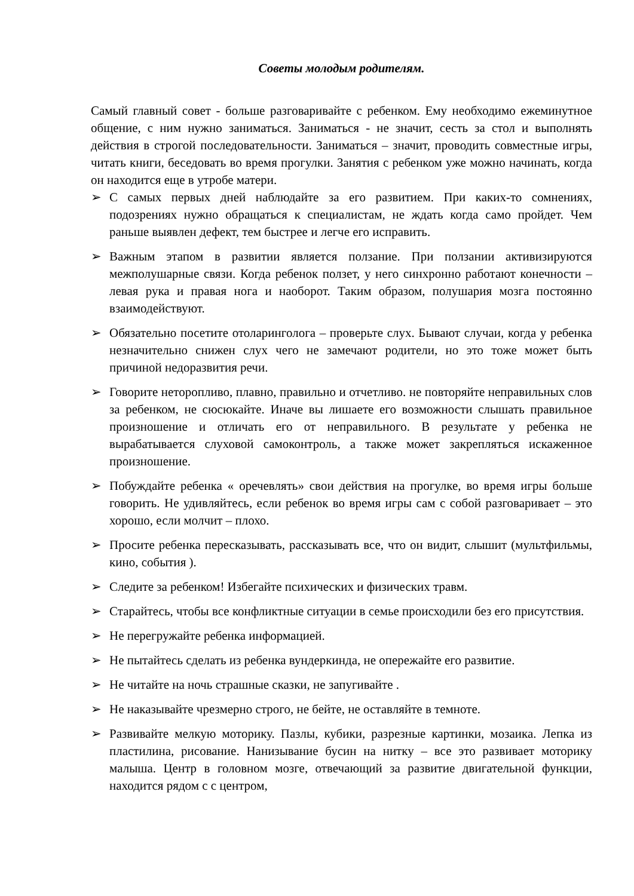Советы молодым родителям.
Самый главный совет - больше разговаривайте с ребенком. Ему необходимо ежеминутное общение, с ним нужно заниматься. Заниматься - не значит, сесть за стол и выполнять действия в строгой последовательности. Заниматься – значит, проводить совместные игры, читать книги, беседовать во время прогулки. Занятия с ребенком уже можно начинать, когда он находится еще в утробе матери.
➢ С самых первых дней наблюдайте за его развитием. При каких-то сомнениях, подозрениях нужно обращаться к специалистам, не ждать когда само пройдет. Чем раньше выявлен дефект, тем быстрее и легче его исправить.
➢ Важным этапом в развитии является ползание. При ползании активизируются межполушарные связи. Когда ребенок ползет, у него синхронно работают конечности – левая рука и правая нога и наоборот. Таким образом, полушария мозга постоянно взаимодействуют.
➢ Обязательно посетите отоларинголога – проверьте слух. Бывают случаи, когда у ребенка незначительно снижен слух чего не замечают родители, но это тоже может быть причиной недоразвития речи.
➢ Говорите неторопливо, плавно, правильно и отчетливо. не повторяйте неправильных слов за ребенком, не сюсюкайте. Иначе вы лишаете его возможности слышать правильное произношение и отличать его от неправильного. В результате у ребенка не вырабатывается слуховой самоконтроль, а также может закрепляться искаженное произношение.
➢ Побуждайте ребенка « оречевлять» свои действия на прогулке, во время игры больше говорить. Не удивляйтесь, если ребенок во время игры сам с собой разговаривает – это хорошо, если молчит – плохо.
➢ Просите ребенка пересказывать, рассказывать все, что он видит, слышит (мультфильмы, кино, события ).
➢ Следите за ребенком! Избегайте психических и физических травм.
➢ Старайтесь, чтобы все конфликтные ситуации в семье происходили без его присутствия.
➢ Не перегружайте ребенка информацией.
➢ Не пытайтесь сделать из ребенка вундеркинда, не опережайте его развитие.
➢ Не читайте на ночь страшные сказки, не запугивайте .
➢ Не наказывайте чрезмерно строго, не бейте, не оставляйте в темноте.
➢ Развивайте мелкую моторику. Пазлы, кубики, разрезные картинки, мозаика. Лепка из пластилина, рисование. Нанизывание бусин на нитку – все это развивает моторику малыша. Центр в головном мозге, отвечающий за развитие двигательной функции, находится рядом с с центром,